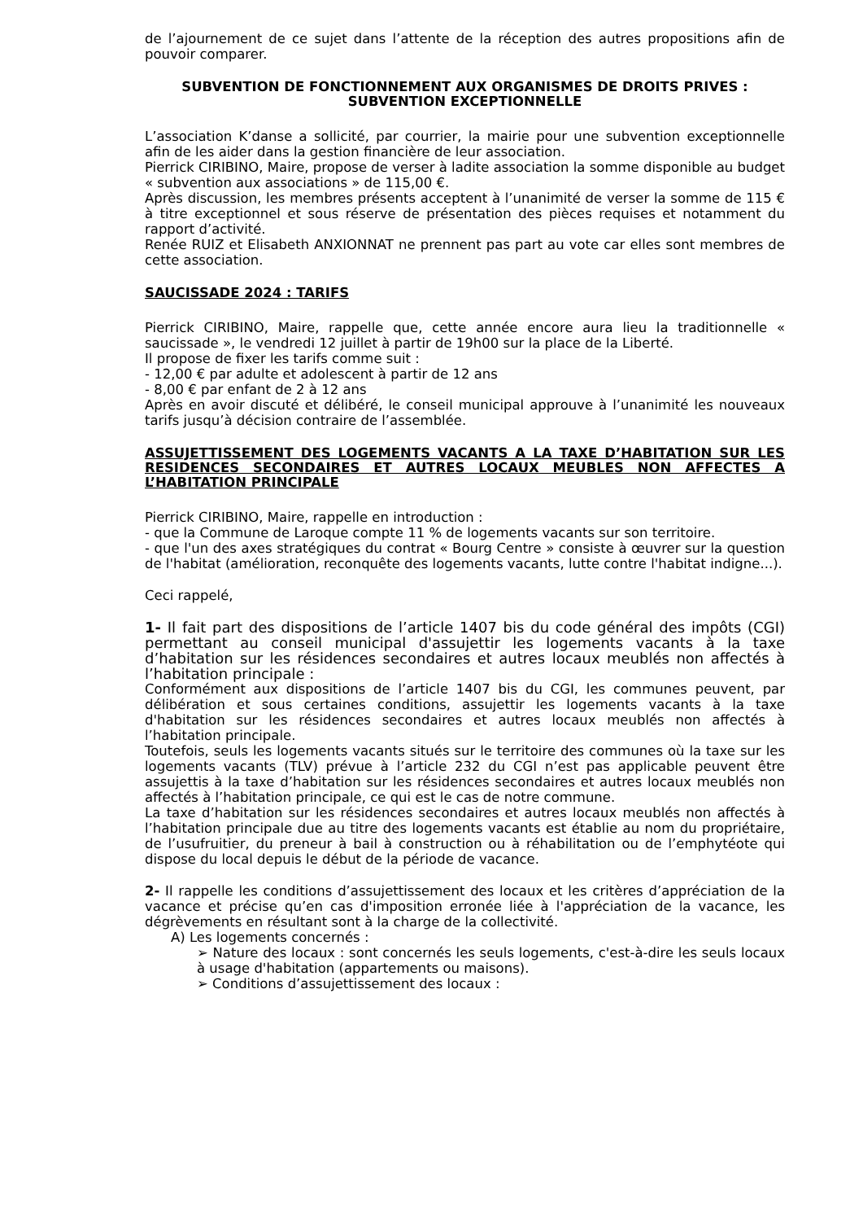de l’ajournement de ce sujet dans l’attente de la réception des autres propositions afin de pouvoir comparer.
SUBVENTION DE FONCTIONNEMENT AUX ORGANISMES DE DROITS PRIVES : SUBVENTION EXCEPTIONNELLE
L’association K’danse a sollicité, par courrier, la mairie pour une subvention exceptionnelle afin de les aider dans la gestion financière de leur association.
Pierrick CIRIBINO, Maire, propose de verser à ladite association la somme disponible au budget « subvention aux associations » de 115,00 €.
Après discussion, les membres présents acceptent à l’unanimité de verser la somme de 115 € à titre exceptionnel et sous réserve de présentation des pièces requises et notamment du rapport d’activité.
Renée RUIZ et Elisabeth ANXIONNAT ne prennent pas part au vote car elles sont membres de cette association.
SAUCISSADE 2024 : TARIFS
Pierrick CIRIBINO, Maire, rappelle que, cette année encore aura lieu la traditionnelle « saucissade », le vendredi 12 juillet à partir de 19h00 sur la place de la Liberté.
Il propose de fixer les tarifs comme suit :
- 12,00 € par adulte et adolescent à partir de 12 ans
- 8,00 € par enfant de 2 à 12 ans
Après en avoir discuté et délibéré, le conseil municipal approuve à l’unanimité les nouveaux tarifs jusqu’à décision contraire de l’assemblée.
ASSUJETTISSEMENT DES LOGEMENTS VACANTS A LA TAXE D’HABITATION SUR LES RESIDENCES SECONDAIRES ET AUTRES LOCAUX MEUBLES NON AFFECTES A L’HABITATION PRINCIPALE
Pierrick CIRIBINO, Maire, rappelle en introduction :
- que la Commune de Laroque compte 11 % de logements vacants sur son territoire.
- que l'un des axes stratégiques du contrat « Bourg Centre » consiste à œuvrer sur la question de l'habitat (amélioration, reconquête des logements vacants, lutte contre l'habitat indigne...).
Ceci rappelé,
1- Il fait part des dispositions de l’article 1407 bis du code général des impôts (CGI) permettant au conseil municipal d'assujettir les logements vacants à la taxe d’habitation sur les résidences secondaires et autres locaux meublés non affectés à l’habitation principale :
Conformément aux dispositions de l’article 1407 bis du CGI, les communes peuvent, par délibération et sous certaines conditions, assujettir les logements vacants à la taxe d'habitation sur les résidences secondaires et autres locaux meublés non affectés à l’habitation principale.
Toutefois, seuls les logements vacants situés sur le territoire des communes où la taxe sur les logements vacants (TLV) prévue à l’article 232 du CGI n’est pas applicable peuvent être assujettis à la taxe d’habitation sur les résidences secondaires et autres locaux meublés non affectés à l’habitation principale, ce qui est le cas de notre commune.
La taxe d’habitation sur les résidences secondaires et autres locaux meublés non affectés à l’habitation principale due au titre des logements vacants est établie au nom du propriétaire, de l’usufruitier, du preneur à bail à construction ou à réhabilitation ou de l’emphytéote qui dispose du local depuis le début de la période de vacance.
2- Il rappelle les conditions d’assujettissement des locaux et les critères d’appréciation de la vacance et précise qu’en cas d'imposition erronée liée à l'appréciation de la vacance, les dégrèvements en résultant sont à la charge de la collectivité.
A) Les logements concernés :
➢ Nature des locaux : sont concernés les seuls logements, c'est-à-dire les seuls locaux à usage d'habitation (appartements ou maisons).
➢ Conditions d’assujettissement des locaux :